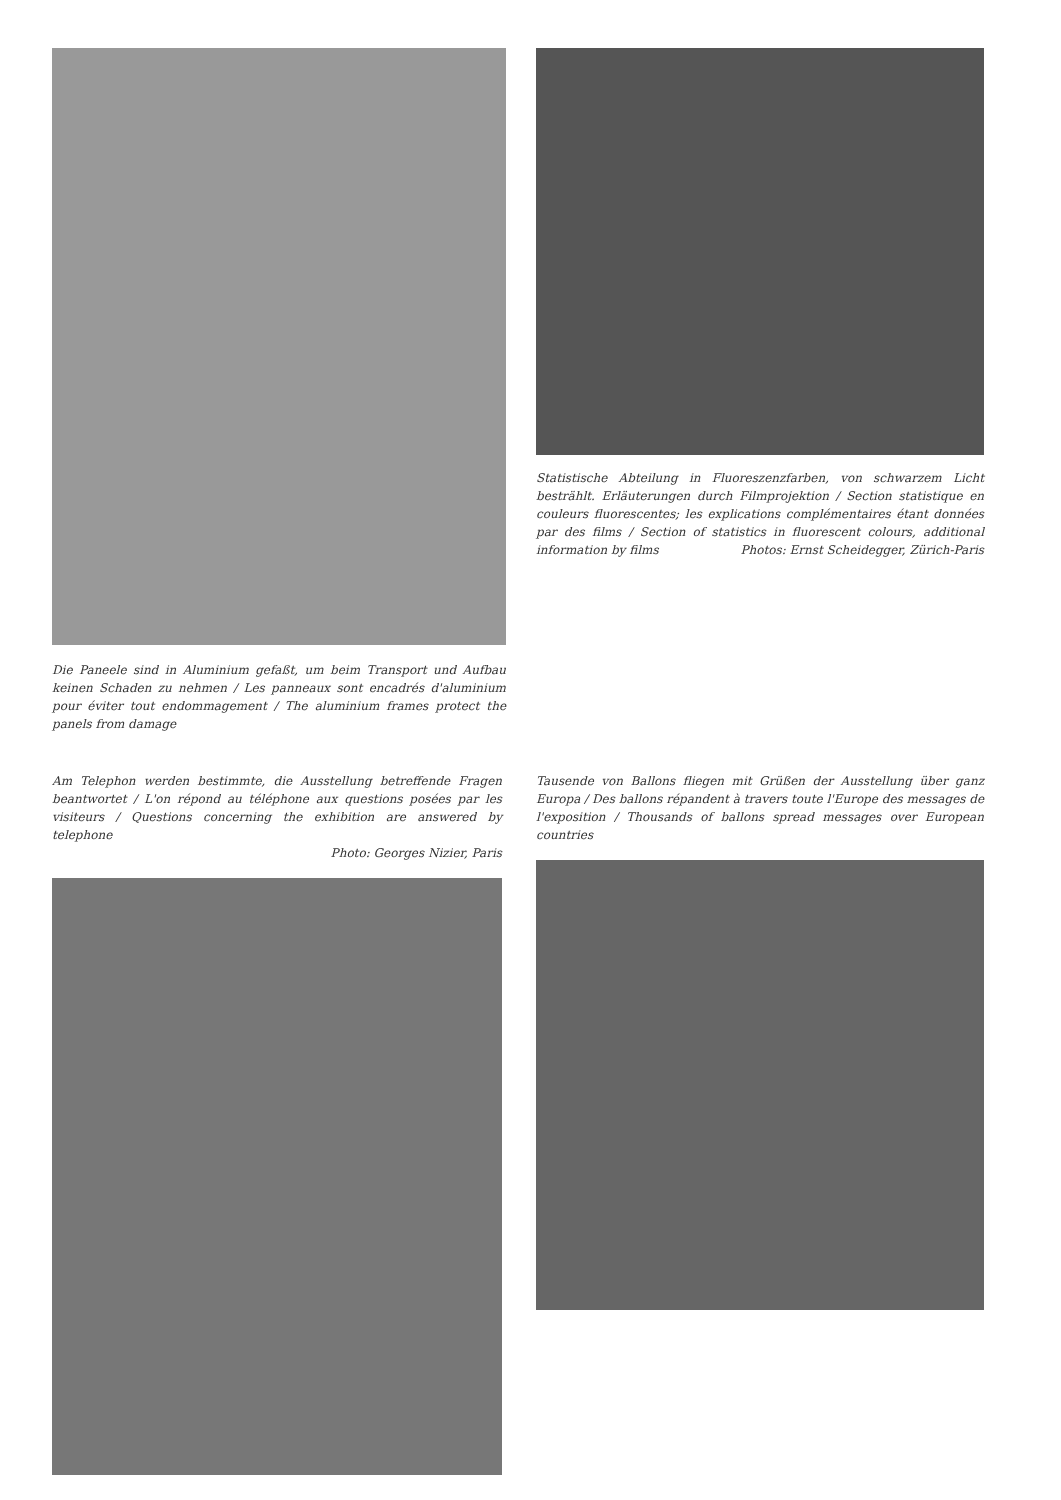Die Paneele sind in Aluminium gefaßt, um beim Transport und Aufbau keinen Schaden zu nehmen / Les panneaux sont encadrés d'aluminium pour éviter tout endommagement / The aluminium frames protect the panels from damage
Statistische Abteilung in Fluoreszenzfarben, von schwarzem Licht bestrählt. Erläuterungen durch Filmprojektion / Section statistique en couleurs fluorescentes; les explications complémentaires étant données par des films / Section of statistics in fluorescent colours, additional information by films Photos: Ernst Scheidegger, Zürich-Paris
Am Telephon werden bestimmte, die Ausstellung betreffende Fragen beantwortet / L'on répond au téléphone aux questions posées par les visiteurs / Questions concerning the exhibition are answered by telephone
Photo: Georges Nizier, Paris
Tausende von Ballons fliegen mit Grüßen der Ausstellung über ganz Europa / Des ballons répandent à travers toute l'Europe des messages de l'exposition / Thousands of ballons spread messages over European countries